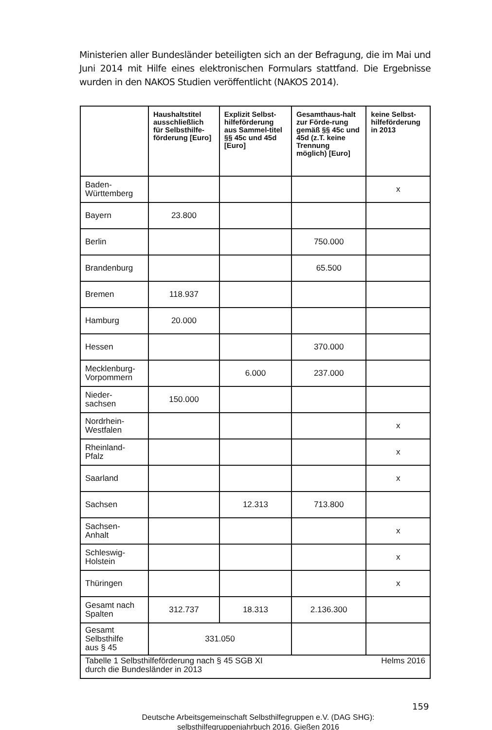Ministerien aller Bundesländer beteiligten sich an der Befragung, die im Mai und Juni 2014 mit Hilfe eines elektronischen Formulars stattfand. Die Ergebnisse wurden in den NAKOS Studien veröffentlicht (NAKOS 2014).
| | Haushaltstitel ausschließlich für Selbsthilfe-förderung [Euro] | Explizit Selbst-hilfeförderung aus Sammel-titel §§ 45c und 45d [Euro] | Gesamthaus-halt zur Förde-rung gemäß §§ 45c und 45d (z.T. keine Trennung möglich) [Euro] | keine Selbst-hilfeförderung in 2013 |
| --- | --- | --- | --- | --- |
| Baden- Württemberg | | | | x |
| Bayern | 23.800 | | | |
| Berlin | | | 750.000 | |
| Brandenburg | | | 65.500 | |
| Bremen | 118.937 | | | |
| Hamburg | 20.000 | | | |
| Hessen | | | 370.000 | |
| Mecklenburg- Vorpommern | | 6.000 | 237.000 | |
| Nieder- sachsen | 150.000 | | | |
| Nordrhein- Westfalen | | | | x |
| Rheinland- Pfalz | | | | x |
| Saarland | | | | x |
| Sachsen | | 12.313 | 713.800 | |
| Sachsen- Anhalt | | | | x |
| Schleswig- Holstein | | | | x |
| Thüringen | | | | x |
| Gesamt nach Spalten | 312.737 | 18.313 | 2.136.300 | |
| Gesamt Selbsthilfe aus § 45 | 331.050 | | | |
| Helms 2016 Tabelle 1 Selbsthilfeförderung nach § 45 SGB XI durch die Bundesländer in 2013 | | | | |
159
Deutsche Arbeitsgemeinschaft Selbsthilfegruppen e.V. (DAG SHG):
selbsthilfegruppenjahrbuch 2016. Gießen 2016